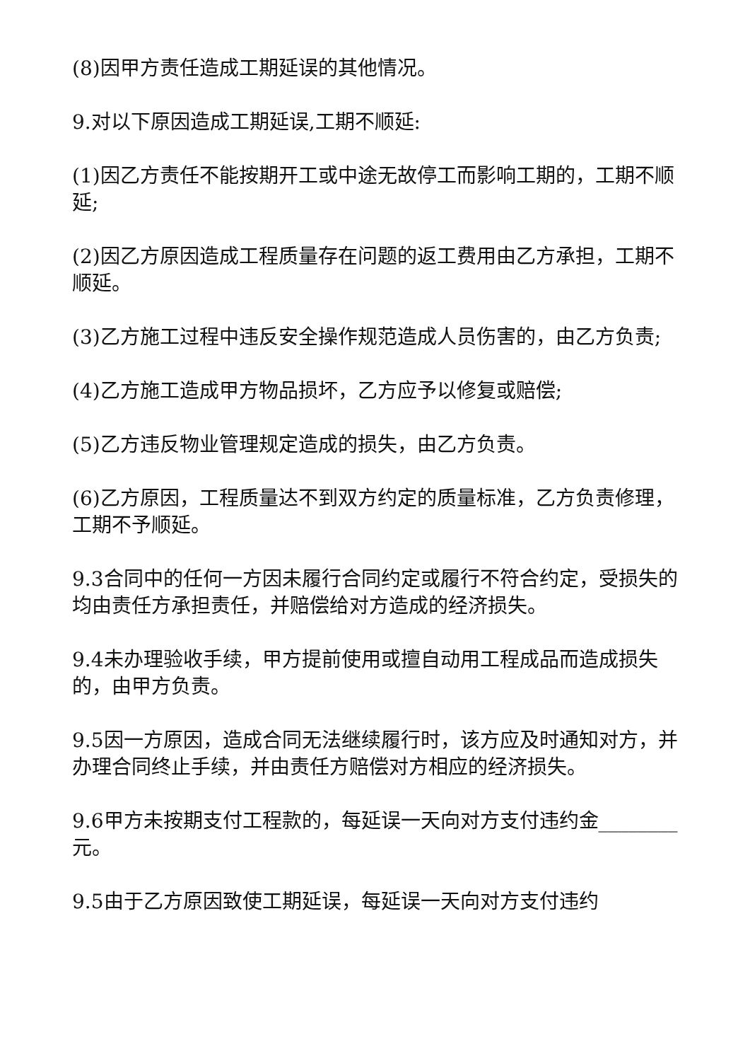(8)因甲方责任造成工期延误的其他情况。
9.对以下原因造成工期延误,工期不顺延:
(1)因乙方责任不能按期开工或中途无故停工而影响工期的，工期不顺延;
(2)因乙方原因造成工程质量存在问题的返工费用由乙方承担，工期不顺延。
(3)乙方施工过程中违反安全操作规范造成人员伤害的，由乙方负责;
(4)乙方施工造成甲方物品损坏，乙方应予以修复或赔偿;
(5)乙方违反物业管理规定造成的损失，由乙方负责。
(6)乙方原因，工程质量达不到双方约定的质量标准，乙方负责修理，工期不予顺延。
9.3合同中的任何一方因未履行合同约定或履行不符合约定，受损失的均由责任方承担责任，并赔偿给对方造成的经济损失。
9.4未办理验收手续，甲方提前使用或擅自动用工程成品而造成损失的，由甲方负责。
9.5因一方原因，造成合同无法继续履行时，该方应及时通知对方，并办理合同终止手续，并由责任方赔偿对方相应的经济损失。
9.6甲方未按期支付工程款的，每延误一天向对方支付违约金________元。
9.5由于乙方原因致使工期延误，每延误一天向对方支付违约